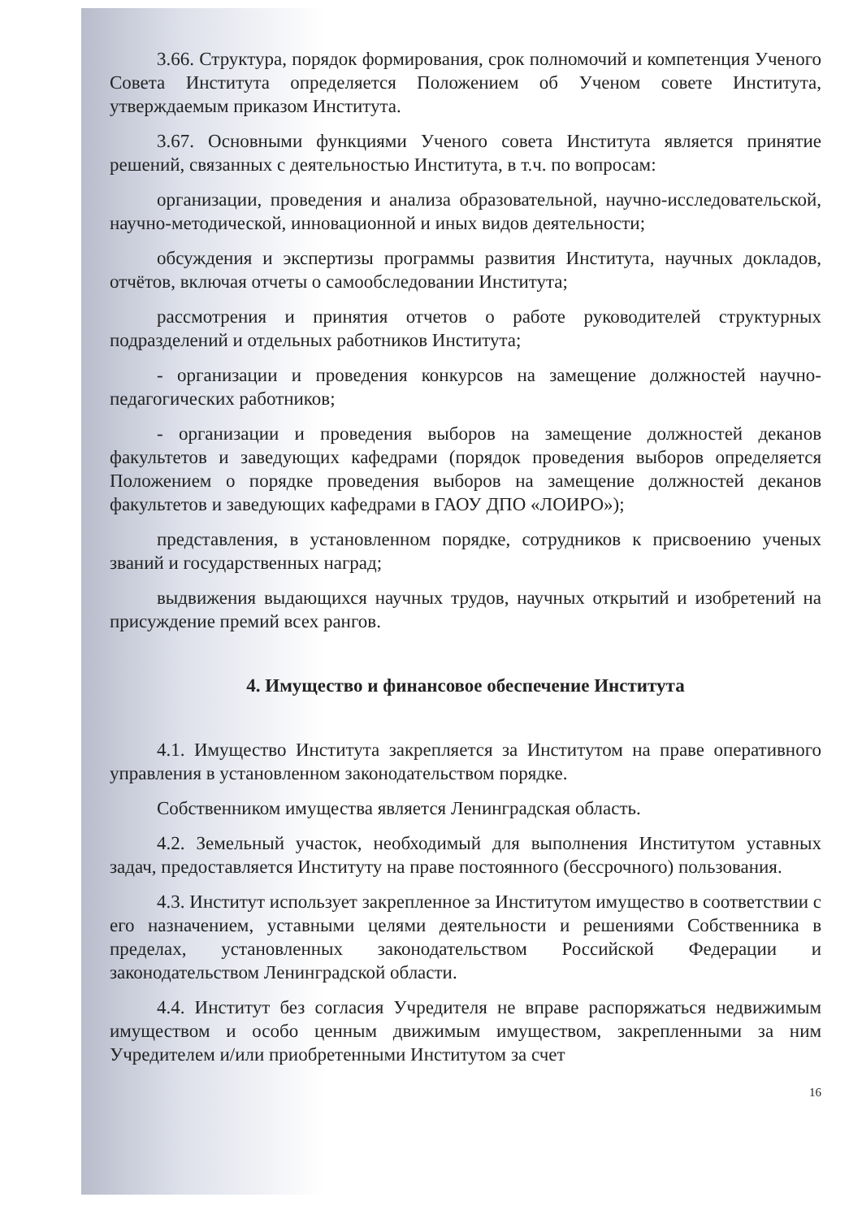3.66. Структура, порядок формирования, срок полномочий и компетенция Ученого Совета Института определяется Положением об Ученом совете Института, утверждаемым приказом Института.
3.67. Основными функциями Ученого совета Института является принятие решений, связанных с деятельностью Института, в т.ч. по вопросам:
организации, проведения и анализа образовательной, научно-исследовательской, научно-методической, инновационной и иных видов деятельности;
обсуждения и экспертизы программы развития Института, научных докладов, отчётов, включая отчеты о самообследовании Института;
рассмотрения и принятия отчетов о работе руководителей структурных подразделений и отдельных работников Института;
- организации и проведения конкурсов на замещение должностей научно-педагогических работников;
- организации и проведения выборов на замещение должностей деканов факультетов и заведующих кафедрами (порядок проведения выборов определяется Положением о порядке проведения выборов на замещение должностей деканов факультетов и заведующих кафедрами в ГАОУ ДПО «ЛОИРО»);
представления, в установленном порядке, сотрудников к присвоению ученых званий и государственных наград;
выдвижения выдающихся научных трудов, научных открытий и изобретений на присуждение премий всех рангов.
4. Имущество и финансовое обеспечение Института
4.1. Имущество Института закрепляется за Институтом на праве оперативного управления в установленном законодательством порядке.
Собственником имущества является Ленинградская область.
4.2. Земельный участок, необходимый для выполнения Институтом уставных задач, предоставляется Институту на праве постоянного (бессрочного) пользования.
4.3. Институт использует закрепленное за Институтом имущество в соответствии с его назначением, уставными целями деятельности и решениями Собственника в пределах, установленных законодательством Российской Федерации и законодательством Ленинградской области.
4.4. Институт без согласия Учредителя не вправе распоряжаться недвижимым имуществом и особо ценным движимым имуществом, закрепленными за ним Учредителем и/или приобретенными Институтом за счет
16